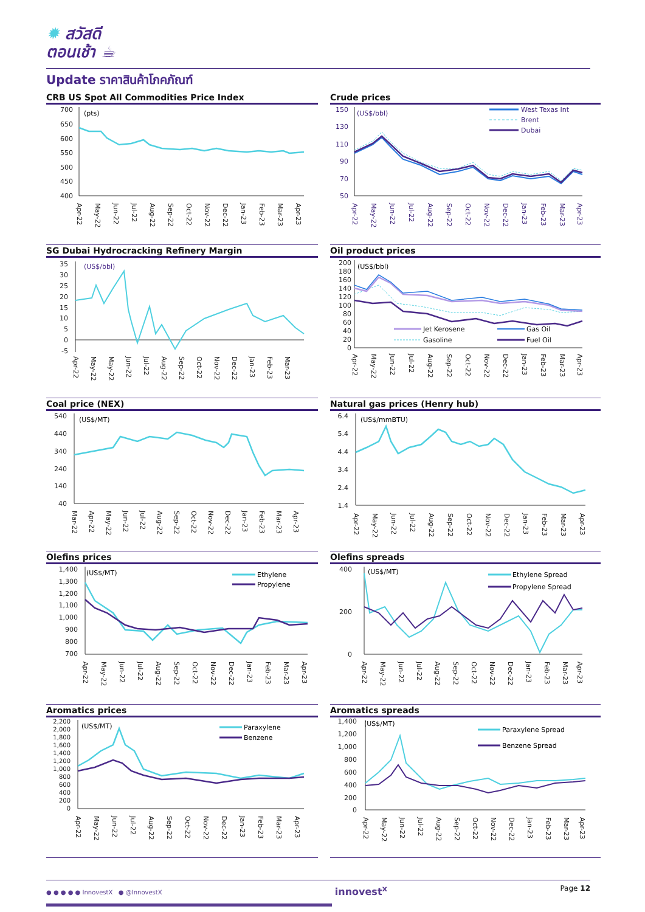✹ สวัสดี
ตอนเช้า ☕
Update ราคาสินค้าโภคภัณฑ์
CRB US Spot All Commodities Price Index
700
650
600
550
500
450
400
(pts)
Apr-22
May-22
Jun-22
Jul-22
Aug-22
Sep-22
Oct-22
Nov-22
Dec-22
Jan-23
Feb-23
Mar-23
Apr-23
Crude prices
150
130
110
90
70
50
(US$/bbl)
West Texas Int
Brent
Dubai
Apr-22
May-22
Jun-22
Jul-22
Aug-22
Sep-22
Oct-22
Nov-22
Dec-22
Jan-23
Feb-23
Mar-23
Apr-23
SG Dubai Hydrocracking Refinery Margin
35
30
25
20
15
10
5
0
-5
(US$/bbl)
Apr-22
May-22
May-22
Jun-22
Jul-22
Aug-22
Sep-22
Oct-22
Nov-22
Dec-22
Jan-23
Feb-23
Mar-23
Oil product prices
200
180
160
140
120
100
80
60
40
20
0
(US$/bbl)
Jet Kerosene
Gas Oil
Gasoline
Fuel Oil
Apr-22
May-22
Jun-22
Jul-22
Aug-22
Sep-22
Oct-22
Nov-22
Dec-22
Jan-23
Feb-23
Mar-23
Apr-23
Coal price (NEX)
540
440
340
240
140
40
(US$/MT)
Mar-22
Apr-22
May-22
Jun-22
Jul-22
Aug-22
Sep-22
Oct-22
Nov-22
Dec-22
Jan-23
Feb-23
Mar-23
Apr-23
Natural gas prices (Henry hub)
6.4
5.4
4.4
3.4
2.4
1.4
(US$/mmBTU)
Apr-22
May-22
Jun-22
Jul-22
Aug-22
Sep-22
Oct-22
Nov-22
Dec-22
Jan-23
Feb-23
Mar-23
Apr-23
Olefins prices
1,400
1,300
1,200
1,100
1,000
900
800
700
(US$/MT)
Ethylene
Propylene
Apr-22
May-22
Jun-22
Jul-22
Aug-22
Sep-22
Oct-22
Nov-22
Dec-22
Jan-23
Feb-23
Mar-23
Apr-23
Olefins spreads
400
200
0
(US$/MT)
Ethylene Spread
Propylene Spread
Apr-22
May-22
Jun-22
Jul-22
Aug-22
Sep-22
Oct-22
Nov-22
Dec-22
Jan-23
Feb-23
Mar-23
Apr-23
Aromatics prices
2,200
2,000
1,800
1,600
1,400
1,200
1,000
800
600
400
200
0
(US$/MT)
Paraxylene
Benzene
Apr-22
May-22
Jun-22
Jul-22
Aug-22
Sep-22
Oct-22
Nov-22
Dec-22
Jan-23
Feb-23
Mar-23
Apr-23
Aromatics spreads
1,400
1,200
1,000
800
600
400
200
0
(US$/MT)
Paraxylene Spread
Benzene Spread
Apr-22
May-22
Jun-22
Jul-22
Aug-22
Sep-22
Oct-22
Nov-22
Dec-22
Jan-23
Feb-23
Mar-23
Apr-23
● ● ● ● ● InnovestX ● @InnovestX
innovest<sup>x</sup>
Page 12